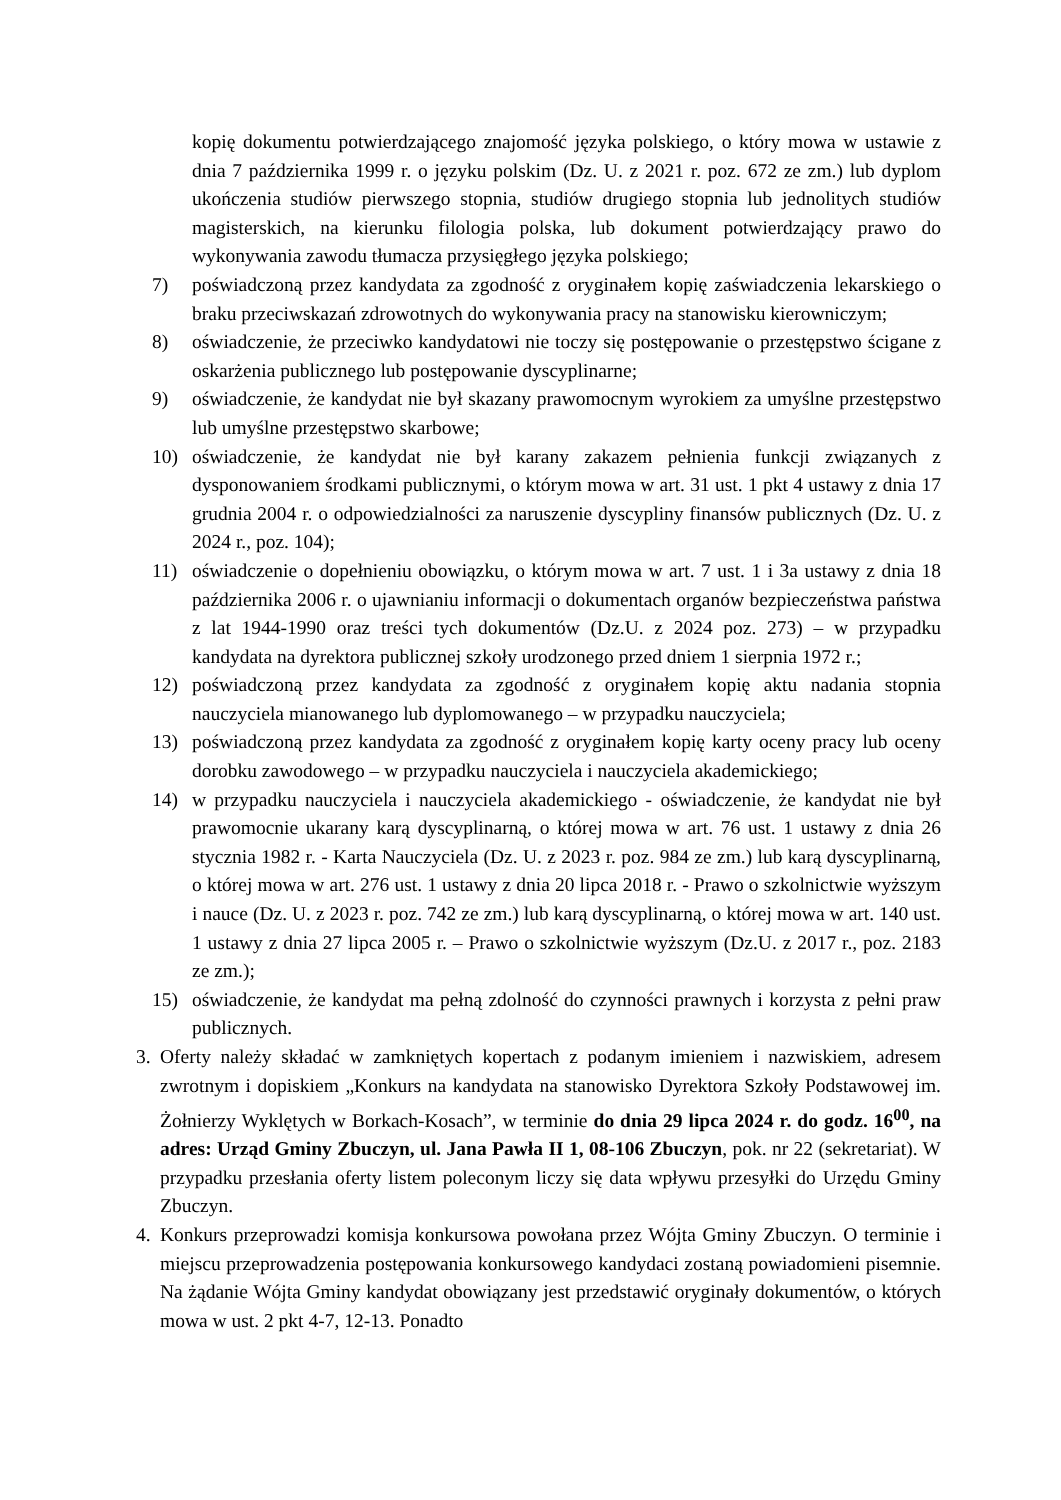kopię dokumentu potwierdzającego znajomość języka polskiego, o który mowa w ustawie z dnia 7 października 1999 r. o języku polskim (Dz. U. z 2021 r. poz. 672 ze zm.) lub dyplom ukończenia studiów pierwszego stopnia, studiów drugiego stopnia lub jednolitych studiów magisterskich, na kierunku filologia polska, lub dokument potwierdzający prawo do wykonywania zawodu tłumacza przysięgłego języka polskiego;
7) poświadczoną przez kandydata za zgodność z oryginałem kopię zaświadczenia lekarskiego o braku przeciwskazań zdrowotnych do wykonywania pracy na stanowisku kierowniczym;
8) oświadczenie, że przeciwko kandydatowi nie toczy się postępowanie o przestępstwo ścigane z oskarżenia publicznego lub postępowanie dyscyplinarne;
9) oświadczenie, że kandydat nie był skazany prawomocnym wyrokiem za umyślne przestępstwo lub umyślne przestępstwo skarbowe;
10) oświadczenie, że kandydat nie był karany zakazem pełnienia funkcji związanych z dysponowaniem środkami publicznymi, o którym mowa w art. 31 ust. 1 pkt 4 ustawy z dnia 17 grudnia 2004 r. o odpowiedzialności za naruszenie dyscypliny finansów publicznych (Dz. U. z 2024 r., poz. 104);
11) oświadczenie o dopełnieniu obowiązku, o którym mowa w art. 7 ust. 1 i 3a ustawy z dnia 18 października 2006 r. o ujawnianiu informacji o dokumentach organów bezpieczeństwa państwa z lat 1944-1990 oraz treści tych dokumentów (Dz.U. z 2024 poz. 273) – w przypadku kandydata na dyrektora publicznej szkoły urodzonego przed dniem 1 sierpnia 1972 r.;
12) poświadczoną przez kandydata za zgodność z oryginałem kopię aktu nadania stopnia nauczyciela mianowanego lub dyplomowanego – w przypadku nauczyciela;
13) poświadczoną przez kandydata za zgodność z oryginałem kopię karty oceny pracy lub oceny dorobku zawodowego – w przypadku nauczyciela i nauczyciela akademickiego;
14) w przypadku nauczyciela i nauczyciela akademickiego - oświadczenie, że kandydat nie był prawomocnie ukarany karą dyscyplinarną, o której mowa w art. 76 ust. 1 ustawy z dnia 26 stycznia 1982 r. - Karta Nauczyciela (Dz. U. z 2023 r. poz. 984 ze zm.) lub karą dyscyplinarną, o której mowa w art. 276 ust. 1 ustawy z dnia 20 lipca 2018 r. - Prawo o szkolnictwie wyższym i nauce (Dz. U. z 2023 r. poz. 742 ze zm.) lub karą dyscyplinarną, o której mowa w art. 140 ust. 1 ustawy z dnia 27 lipca 2005 r. – Prawo o szkolnictwie wyższym (Dz.U. z 2017 r., poz. 2183 ze zm.);
15) oświadczenie, że kandydat ma pełną zdolność do czynności prawnych i korzysta z pełni praw publicznych.
3. Oferty należy składać w zamkniętych kopertach z podanym imieniem i nazwiskiem, adresem zwrotnym i dopiskiem „Konkurs na kandydata na stanowisko Dyrektora Szkoły Podstawowej im. Żołnierzy Wyklętych w Borkach-Kosach”, w terminie do dnia 29 lipca 2024 r. do godz. 16<sup>00</sup>, na adres: Urząd Gminy Zbuczyn, ul. Jana Pawła II 1, 08-106 Zbuczyn, pok. nr 22 (sekretariat). W przypadku przesłania oferty listem poleconym liczy się data wpływu przesyłki do Urzędu Gminy Zbuczyn.
4. Konkurs przeprowadzi komisja konkursowa powołana przez Wójta Gminy Zbuczyn. O terminie i miejscu przeprowadzenia postępowania konkursowego kandydaci zostaną powiadomieni pisemnie. Na żądanie Wójta Gminy kandydat obowiązany jest przedstawić oryginały dokumentów, o których mowa w ust. 2 pkt 4-7, 12-13. Ponadto